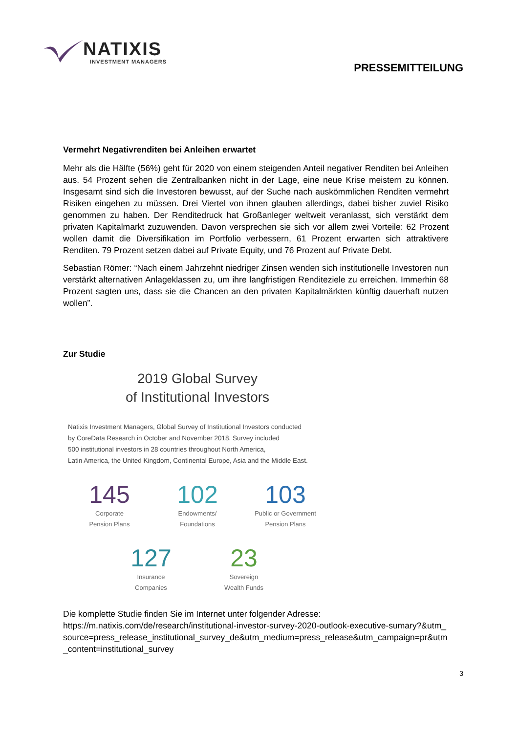NATIXIS
INVESTMENT MANAGERS
PRESSEMITTEILUNG
Vermehrt Negativrenditen bei Anleihen erwartet
Mehr als die Hälfte (56%) geht für 2020 von einem steigenden Anteil negativer Renditen bei Anleihen aus. 54 Prozent sehen die Zentralbanken nicht in der Lage, eine neue Krise meistern zu können. Insgesamt sind sich die Investoren bewusst, auf der Suche nach auskömmlichen Renditen vermehrt Risiken eingehen zu müssen. Drei Viertel von ihnen glauben allerdings, dabei bisher zuviel Risiko genommen zu haben. Der Renditedruck hat Großanleger weltweit veranlasst, sich verstärkt dem privaten Kapitalmarkt zuzuwenden. Davon versprechen sie sich vor allem zwei Vorteile: 62 Prozent wollen damit die Diversifikation im Portfolio verbessern, 61 Prozent erwarten sich attraktivere Renditen. 79 Prozent setzen dabei auf Private Equity, und 76 Prozent auf Private Debt.
Sebastian Römer: “Nach einem Jahrzehnt niedriger Zinsen wenden sich institutionelle Investoren nun verstärkt alternativen Anlageklassen zu, um ihre langfristigen Renditeziele zu erreichen. Immerhin 68 Prozent sagten uns, dass sie die Chancen an den privaten Kapitalmärkten künftig dauerhaft nutzen wollen”.
Zur Studie
2019 Global Survey
of Institutional Investors
Natixis Investment Managers, Global Survey of Institutional Investors conducted
by CoreData Research in October and November 2018. Survey included
500 institutional investors in 28 countries throughout North America,
Latin America, the United Kingdom, Continental Europe, Asia and the Middle East.
145
Corporate
Pension Plans
102
Endowments/
Foundations
103
Public or Government
Pension Plans
127
Insurance
Companies
23
Sovereign
Wealth Funds
Die komplette Studie finden Sie im Internet unter folgender Adresse:
https://m.natixis.com/de/research/institutional-investor-survey-2020-outlook-executive-sumary?&utm_source=press_release_institutional_survey_de&utm_medium=press_release&utm_campaign=pr&utm_content=institutional_survey
3